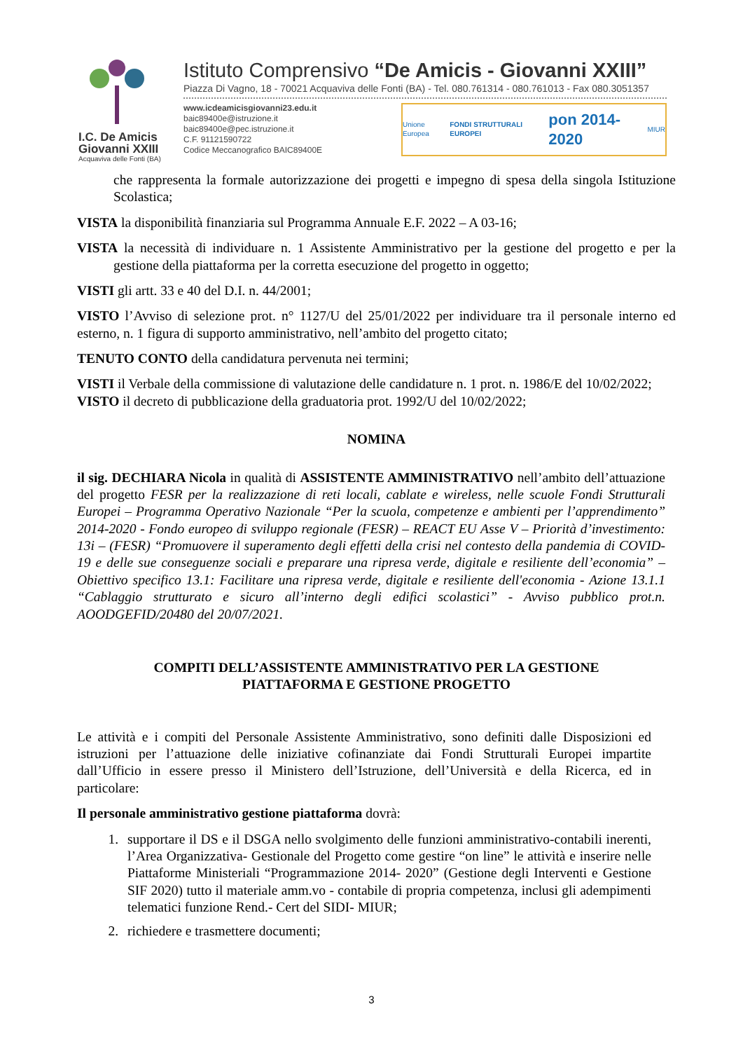I.C. De Amicis
Giovanni XXIII
Acquaviva delle Fonti (BA)
Istituto Comprensivo “De Amicis - Giovanni XXIII”
Piazza Di Vagno, 18 - 70021 Acquaviva delle Fonti (BA) - Tel. 080.761314 - 080.761013 - Fax 080.3051357
www.icdeamicisgiovanni23.edu.it
baic89400e@istruzione.it
baic89400e@pec.istruzione.it
C.F. 91121590722
Codice Meccanografico BAIC89400E
Unione Europea FONDI STRUTTURALI EUROPEI pon 2014-2020 MIUR
che rappresenta la formale autorizzazione dei progetti e impegno di spesa della singola Istituzione Scolastica;
VISTA la disponibilità finanziaria sul Programma Annuale E.F. 2022 – A 03-16;
VISTA la necessità di individuare n. 1 Assistente Amministrativo per la gestione del progetto e per la gestione della piattaforma per la corretta esecuzione del progetto in oggetto;
VISTI gli artt. 33 e 40 del D.I. n. 44/2001;
VISTO l’Avviso di selezione prot. n° 1127/U del 25/01/2022 per individuare tra il personale interno ed esterno, n. 1 figura di supporto amministrativo, nell’ambito del progetto citato;
TENUTO CONTO della candidatura pervenuta nei termini;
VISTI il Verbale della commissione di valutazione delle candidature n. 1 prot. n. 1986/E del 10/02/2022;
VISTO il decreto di pubblicazione della graduatoria prot. 1992/U del 10/02/2022;
NOMINA
il sig. DECHIARA Nicola in qualità di ASSISTENTE AMMINISTRATIVO nell’ambito dell’attuazione del progetto FESR per la realizzazione di reti locali, cablate e wireless, nelle scuole Fondi Strutturali Europei – Programma Operativo Nazionale “Per la scuola, competenze e ambienti per l’apprendimento” 2014-2020 - Fondo europeo di sviluppo regionale (FESR) – REACT EU Asse V – Priorità d’investimento: 13i – (FESR) “Promuovere il superamento degli effetti della crisi nel contesto della pandemia di COVID-19 e delle sue conseguenze sociali e preparare una ripresa verde, digitale e resiliente dell’economia” – Obiettivo specifico 13.1: Facilitare una ripresa verde, digitale e resiliente dell'economia - Azione 13.1.1 “Cablaggio strutturato e sicuro all’interno degli edifici scolastici” - Avviso pubblico prot.n. AOODGEFID/20480 del 20/07/2021.
COMPITI DELL’ASSISTENTE AMMINISTRATIVO PER LA GESTIONE
PIATTAFORMA E GESTIONE PROGETTO
Le attività e i compiti del Personale Assistente Amministrativo, sono definiti dalle Disposizioni ed istruzioni per l’attuazione delle iniziative cofinanziate dai Fondi Strutturali Europei impartite dall’Ufficio in essere presso il Ministero dell’Istruzione, dell’Università e della Ricerca, ed in particolare:
Il personale amministrativo gestione piattaforma dovrà:
1. supportare il DS e il DSGA nello svolgimento delle funzioni amministrativo-contabili inerenti, l’Area Organizzativa- Gestionale del Progetto come gestire “on line” le attività e inserire nelle Piattaforme Ministeriali “Programmazione 2014- 2020” (Gestione degli Interventi e Gestione SIF 2020) tutto il materiale amm.vo - contabile di propria competenza, inclusi gli adempimenti telematici funzione Rend.- Cert del SIDI- MIUR;
2. richiedere e trasmettere documenti;
3